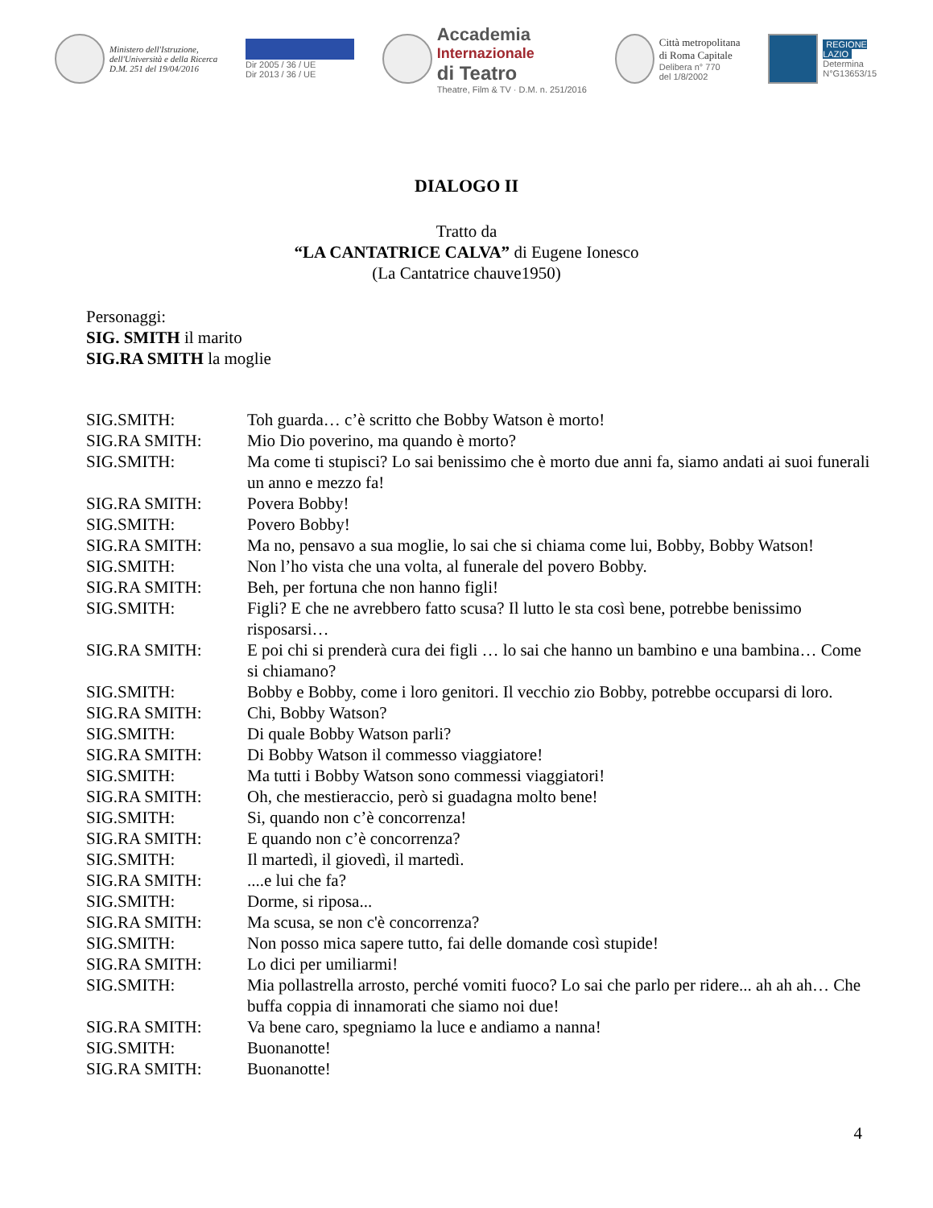Ministero dell'Istruzione,
dell'Università e della Ricerca
D.M. 251 del 19/04/2016
Dir 2005 / 36 / UE
Dir 2013 / 36 / UE
Accademia
Internazionale
di Teatro
Theatre, Film & TV · D.M. n. 251/2016
Città metropolitana
di Roma Capitale
Delibera n° 770
del 1/8/2002
REGIONE
LAZIO
Determina
N°G13653/15
DIALOGO II
Tratto da
“LA CANTATRICE CALVA” di Eugene Ionesco
(La Cantatrice chauve1950)
Personaggi:
SIG. SMITH il marito
SIG.RA SMITH la moglie
SIG.SMITH: Toh guarda… c’è scritto che Bobby Watson è morto!
SIG.RA SMITH: Mio Dio poverino, ma quando è morto?
SIG.SMITH: Ma come ti stupisci? Lo sai benissimo che è morto due anni fa, siamo andati ai suoi funerali un anno e mezzo fa!
SIG.RA SMITH: Povera Bobby!
SIG.SMITH: Povero Bobby!
SIG.RA SMITH: Ma no, pensavo a sua moglie, lo sai che si chiama come lui, Bobby, Bobby Watson!
SIG.SMITH: Non l’ho vista che una volta, al funerale del povero Bobby.
SIG.RA SMITH: Beh, per fortuna che non hanno figli!
SIG.SMITH: Figli? E che ne avrebbero fatto scusa? Il lutto le sta così bene, potrebbe benissimo risposarsi…
SIG.RA SMITH: E poi chi si prenderà cura dei figli … lo sai che hanno un bambino e una bambina… Come si chiamano?
SIG.SMITH: Bobby e Bobby, come i loro genitori. Il vecchio zio Bobby, potrebbe occuparsi di loro.
SIG.RA SMITH: Chi, Bobby Watson?
SIG.SMITH: Di quale Bobby Watson parli?
SIG.RA SMITH: Di Bobby Watson il commesso viaggiatore!
SIG.SMITH: Ma tutti i Bobby Watson sono commessi viaggiatori!
SIG.RA SMITH: Oh, che mestieraccio, però si guadagna molto bene!
SIG.SMITH: Si, quando non c’è concorrenza!
SIG.RA SMITH: E quando non c’è concorrenza?
SIG.SMITH: Il martedì, il giovedì, il martedì.
SIG.RA SMITH: ....e lui che fa?
SIG.SMITH: Dorme, si riposa...
SIG.RA SMITH: Ma scusa, se non c'è concorrenza?
SIG.SMITH: Non posso mica sapere tutto, fai delle domande così stupide!
SIG.RA SMITH: Lo dici per umiliarmi!
SIG.SMITH: Mia pollastrella arrosto, perché vomiti fuoco? Lo sai che parlo per ridere... ah ah ah… Che buffa coppia di innamorati che siamo noi due!
SIG.RA SMITH: Va bene caro, spegniamo la luce e andiamo a nanna!
SIG.SMITH: Buonanotte!
SIG.RA SMITH: Buonanotte!
4